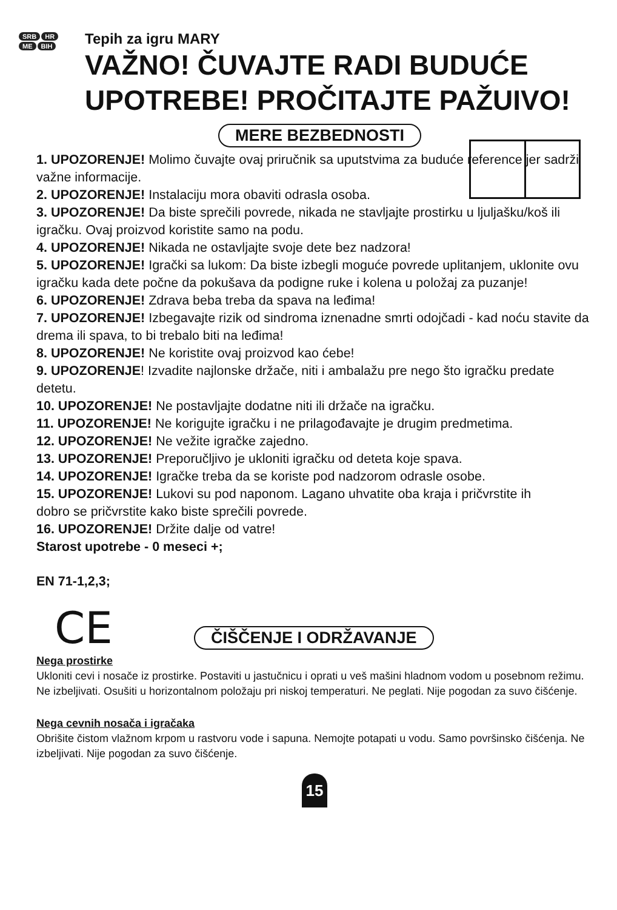SRB HR ME BIH
Tepih za igru MARY
VAŽNO! ČUVAJTE RADI BUDUĆE UPOTREBE! PROČITAJTE PAŽUIVO!
MERE BEZBEDNOSTI
1. UPOZORENJE! Molimo čuvajte ovaj priručnik sa uputstvima za buduće reference jer sadrži važne informacije.
2. UPOZORENJE! Instalaciju mora obaviti odrasla osoba.
3. UPOZORENJE! Da biste sprečili povrede, nikada ne stavljajte prostirku u ljuljašku/koš ili igračku. Ovaj proizvod koristite samo na podu.
4. UPOZORENJE! Nikada ne ostavljajte svoje dete bez nadzora!
5. UPOZORENJE! Igrački sa lukom: Da biste izbegli moguće povrede uplitanjem, uklonite ovu igračku kada dete počne da pokušava da podigne ruke i kolena u položaj za puzanje!
6. UPOZORENJE! Zdrava beba treba da spava na leđima!
7. UPOZORENJE! Izbegavajte rizik od sindroma iznenadne smrti odojčadi - kad noću stavite da drema ili spava, to bi trebalo biti na leđima!
8. UPOZORENJE! Ne koristite ovaj proizvod kao ćebe!
9. UPOZORENJE! Izvadite najlonske držače, niti i ambalažu pre nego što igračku predate detetu.
10. UPOZORENJE! Ne postavljajte dodatne niti ili držače na igračku.
11. UPOZORENJE! Ne korigujte igračku i ne prilagođavajte je drugim predmetima.
12. UPOZORENJE! Ne vežite igračke zajedno.
13. UPOZORENJE! Preporučljivo je ukloniti igračku od deteta koje spava.
14. UPOZORENJE! Igračke treba da se koriste pod nadzorom odrasle osobe.
15. UPOZORENJE! Lukovi su pod naponom. Lagano uhvatite oba kraja i pričvrstite ih
dobro se pričvrstite kako biste sprečili povrede.
16. UPOZORENJE! Držite dalje od vatre!
Starost upotrebe - 0 meseci +;
EN 71-1,2,3;
CE ČIŠČENJE I ODRŽAVANJE
Nega prostirke
Ukloniti cevi i nosače iz prostirke. Postaviti u jastučnicu i oprati u veš mašini hladnom vodom u posebnom režimu. Ne izbeljivati. Osušiti u horizontalnom položaju pri niskoj temperaturi. Ne peglati. Nije pogodan za suvo čišćenje.
Nega cevnih nosača i igračaka
Obrišite čistom vlažnom krpom u rastvoru vode i sapuna. Nemojte potapati u vodu. Samo površinsko čišćenja. Ne izbeljivati. Nije pogodan za suvo čišćenje.
15